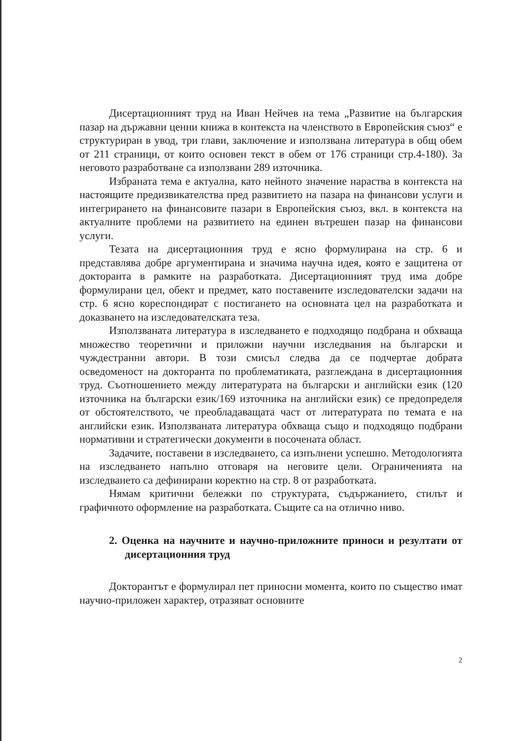Дисертационният труд на Иван Нейчев на тема „Развитие на българския пазар на държавни ценни книжа в контекста на членството в Европейския съюз“ е структуриран в увод, три глави, заключение и използвана литература в общ обем от 211 страници, от които основен текст в обем от 176 страници стр.4-180). За неговото разработване са използвани 289 източника.
Избраната тема е актуална, като нейното значение нараства в контекста на настоящите предизвикателства пред развитието на пазара на финансови услуги и интегрирането на финансовите пазари в Европейския съюз, вкл. в контекста на актуалните проблеми на развитието на единен вътрешен пазар на финансови услуги.
Тезата на дисертационния труд е ясно формулирана на стр. 6 и представлява добре аргументирана и значима научна идея, която е защитена от докторанта в рамките на разработката. Дисертационният труд има добре формулирани цел, обект и предмет, като поставените изследователски задачи на стр. 6 ясно кореспондират с постигането на основната цел на разработката и доказването на изследователската теза.
Използваната литература в изследването е подходящо подбрана и обхваща множество теоретични и приложни научни изследвания на български и чуждестранни автори. В този смисъл следва да се подчертае добрата осведоменост на докторанта по проблематиката, разглеждана в дисертационния труд. Съотношението между литературата на български и английски език (120 източника на български език/169 източника на английски език) се предопределя от обстоятелството, че преобладаващата част от литературата по темата е на английски език. Използваната литература обхваща също и подходящо подбрани нормативни и стратегически документи в посочената област.
Задачите, поставени в изследването, са изпълнени успешно. Методологията на изследването напълно отговаря на неговите цели. Ограниченията на изследването са дефинирани коректно на стр. 8 от разработката.
Нямам критични бележки по структурата, съдържанието, стилът и графичното оформление на разработката. Същите са на отлично ниво.
2. Оценка на научните и научно-приложните приноси и резултати от дисертационния труд
Докторантът е формулирал пет приносни момента, които по същество имат научно-приложен характер, отразяват основните
2